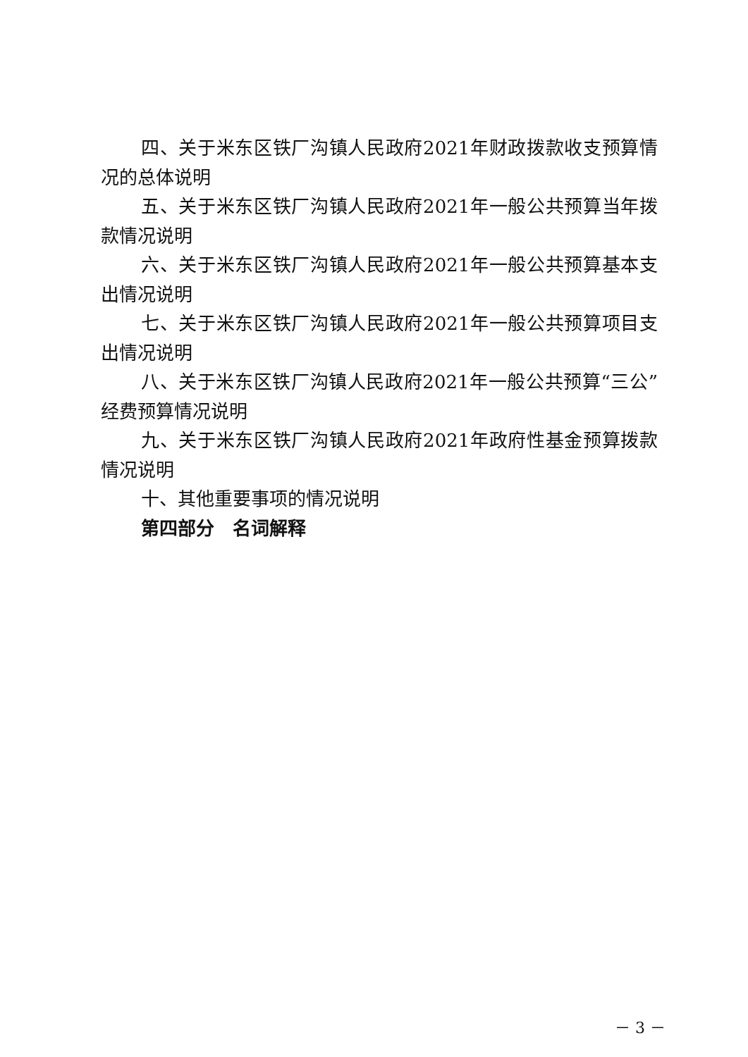四、关于米东区铁厂沟镇人民政府2021年财政拨款收支预算情况的总体说明
五、关于米东区铁厂沟镇人民政府2021年一般公共预算当年拨款情况说明
六、关于米东区铁厂沟镇人民政府2021年一般公共预算基本支出情况说明
七、关于米东区铁厂沟镇人民政府2021年一般公共预算项目支出情况说明
八、关于米东区铁厂沟镇人民政府2021年一般公共预算“三公”经费预算情况说明
九、关于米东区铁厂沟镇人民政府2021年政府性基金预算拨款情况说明
十、其他重要事项的情况说明
第四部分　名词解释
－ 3 －